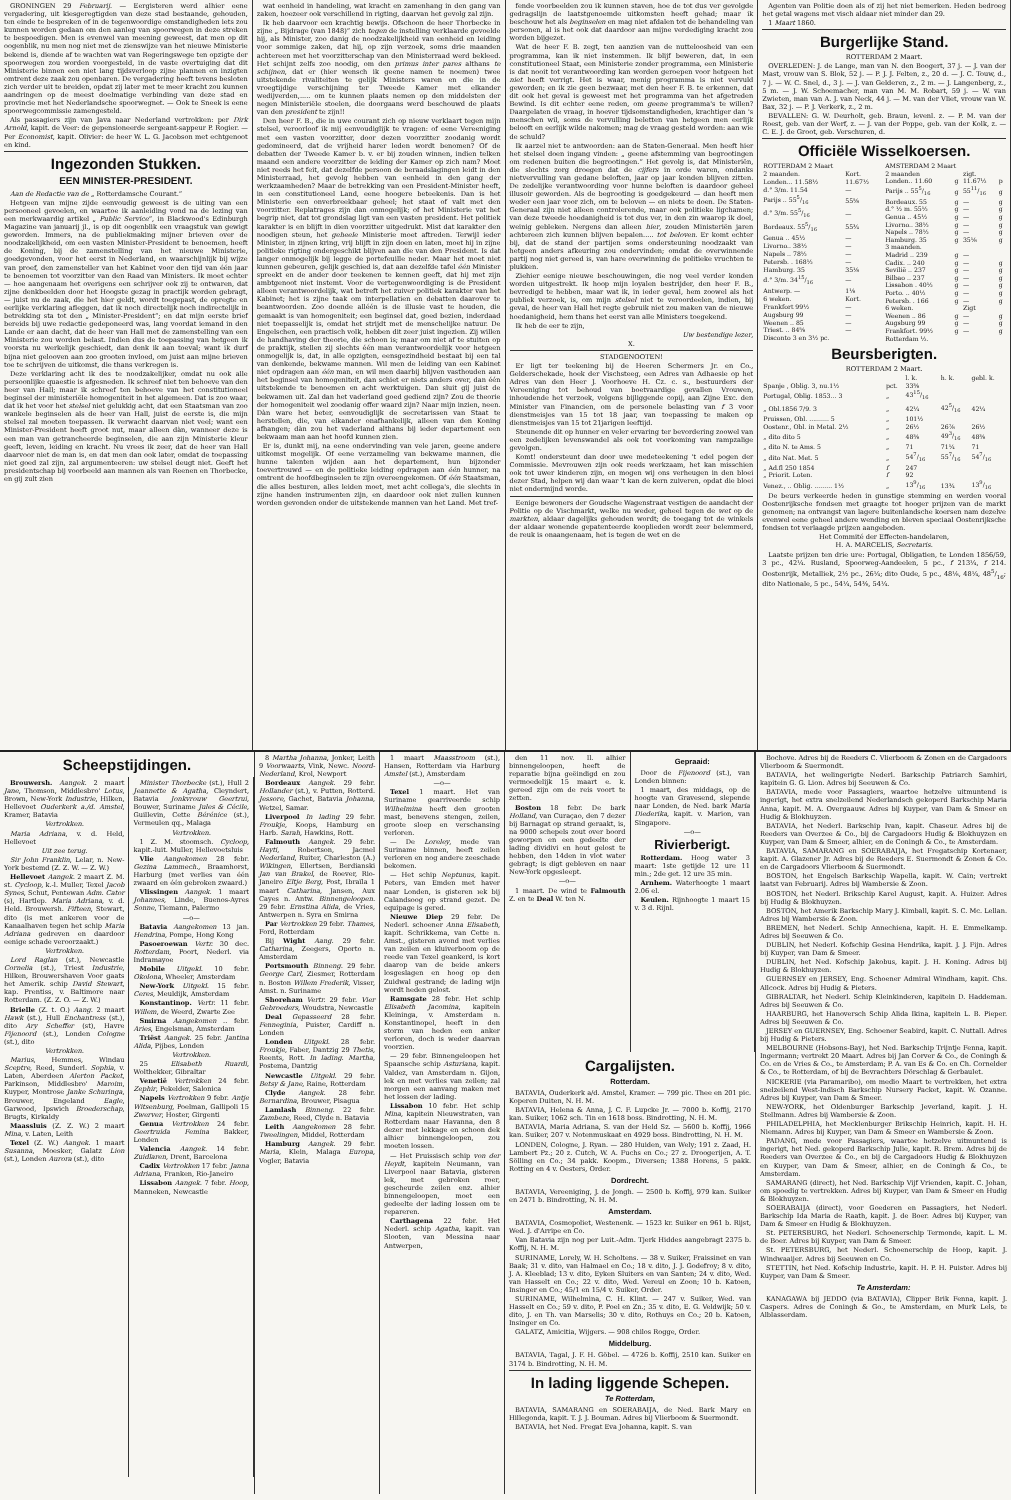GRONINGEN 29 Februarij. — Eergisteren werd alhier eene vergadering, uit kiesgeregtigden van deze stad bestaande, gehouden, ten einde te bespreken of in de tegenwoordige omstandigheden iets zou kunnen worden gedaan om den aanleg van spoorwegen in deze streken te bespoedigen. Men is evenwel van meening geweest, dat men op dit oogenblik, nu men nog niet met de zienswijze van het nieuwe Ministerie bekend is, diende af te wachten wat van Regeringswege ten opzigte der spoorwegen zou worden voorgesteld, in de vaste overtuiging dat dit Ministerie binnen een niet lang tijdsverloop zijne plannen en inzigten omtrent deze zaak zou openbaren. De vergadering heeft tevens besloten zich verder uit te breiden, opdat zij later met te meer kracht zou kunnen aandringen op de meest doelmatige verbinding van deze stad en provincie met het Nederlandsche spoorwegnet. — Ook te Sneek is eene spoorwegcommissie zamengesteld.
Als passagiers zijn van Java naar Nederland vertrokken: per Dirk Arnold, kapit. de Veer: de gepensioneerde sergeant-sappeur P. Rogier. — Per Economist, kapit. Olivier: de heer W. L. G. Jacobson met echtgenoot en kind.
Ingezonden Stukken.
EEN MINISTER-PRESIDENT.
Aan de Redactie van de „ Rotterdamsche Courant.”
Hetgeen van mijne zijde eenvoudig geweest is de uiting van een persooneel gevoelen, en waartoe ik aanleiding vond na de lezing van een merkwaardig artikel „ Public Service”, in Blackwood's Edinburgh Magazine van januarij jl., is op dit oogenblik een vraagstuk van gewigt geworden. Immers, na de publiekmaking mijner brieven over de noodzakelijkheid, om een vasten Minister-President te benoemen, heeft de Koning, bij de zamenstelling van het nieuwe Ministerie, goedgevonden, voor het eerst in Nederland, en waarschijnlijk bij wijze van proef, den zamensteller van het Kabinet voor den tijd van één jaar te benoemen tot voorzitter van den Raad van Ministers. Ik moet echter — hoe aangenaam het overigens een schrijver ook zij te ontwaren, dat zijne denkbeelden door het Hoogste gezag in practijk worden gebragt, — juist nu de zaak, die het hier geldt, wordt toegepast, de opregte en eerlijke verklaring afleggen, dat ik noch directelijk noch indirectelijk in betrekking sta tot den „ Minister-President”; en dat mijn eerste brief bereids bij uwe redactie gedeponeerd was, lang voordat iemand in den Lande er aan dacht, dat de heer van Hall met de zamenstelling van een Ministerie zou worden belast. Indien dus de toepassing van hetgeen ik voorsta nu werkelijk geschiedt, dan denk ik aan toeval; want ik durf bijna niet gelooven aan zoo grooten invloed, om juist aan mijne brieven toe te schrijven de uitkomst, die thans verkregen is.
Deze verklaring acht ik des te noodzakelijker, omdat nu ook alle persoonlijke quaestie is afgesneden. Ik schreef niet ten behoeve van den heer van Hall; maar ik schreef ten behoeve van het constitutioneel beginsel der ministeriële homogeniteit in het algemeen. Dat is zoo waar, dat ik het voor het stelsel niet gelukkig acht, dat een Staatsman van zoo wankele beginselen als de heer van Hall, juist de eerste is, die mijn stelsel zal moeten toepassen. Ik verwacht daarvan niet veel; want een Minister-President heeft groot nut, maar alleen dàn, wanneer deze is een man van getrancheerde beginselen, die aan zijn Ministerie kleur geeft, leven, leiding en kracht. Nu vrees ik zeer, dat de heer van Hall daarvoor niet de man is, en dat men dan ook later, omdat de toepassing niet goed zal zijn, zal argumenteeren: uw stelsel deugt niet. Geeft het presidentschap bij voorbeeld aan mannen als van Reenen en Thorbecke, en gij zult zien
wat eenheid in handeling, wat kracht en zamenhang in den gang van zaken, hoezeer ook verschillend in rigting, daarvan het gevolg zal zijn.
Ik heb daarvoor een krachtig bewijs. Ofschoon de heer Thorbecke in zijne „ Bijdrage (van 1848)” zich tegen de instelling verklaarde gevoelde hij, als Minister, zoo danig de noodzakelijkheid van eenheid en leiding voor sommige zaken, dat hij, op zijn verzoek, soms drie maanden achtereen met het voorzitterschap van den Ministerraad werd bekleed. Het schijnt zelfs zoo noodig, om den primus inter pares althans te schijnen, dat er (hier wensch ik geene namen te noemen) twee uitstekende rivaliteiten te gelijk Ministers waren en die in de vroegtijdige verschijning ter Tweede Kamer met elkander wedijverden,..... om te kunnen plaats nemen op den middelsten der negen Ministeriële stoelen, die doorgaans werd beschouwd de plaats van den president te zijn!!
Den heer F. B., die in uwe courant zich op nieuw verklaart tegen mijn stelsel, veroorloof ik mij eenvoudiglijk te vragen: of eene Vereeniging met een vasten voorzitter, door dezen voorzitter zoodanig wordt gedomineerd, dat de vrijheid harer leden wordt benomen? Of de debatten der Tweede Kamer b. v. er bij zouden winnen, indien telken maand een andere voorzitter de leiding der Kamer op zich nam? Moet niet reeds het feit, dat dezelfde persoon de beraadslagingen leidt in den Ministerraad, het gevolg hebben van eenheid in den gang der werkzaamheden? Maar de betrekking van een President-Minister heeft, in een constitutioneel Land, eene hoogere beteekenis. Dan is het Ministerie een onverbreekbaar geheel; het staat of valt met den voorzitter. Replatrages zijn dan onmogelijk; of het Ministerie vat het begrip niet, dat tot grondslag ligt van een vasten president. Het politiek karakter is en blijft in dien voorzitter uitgedrukt. Mist dat karakter den noodigen steun, het geheele Ministerie moet aftreden. Terwijl ieder Minister, in zijnen kring, vrij blijft in zijn doen en laten, moet hij in zijne politieke rigting ondergeschikt blijven aan die van den President. Is dat langer onmogelijk bij legge de portefeuille neder. Maar het moet niet kunnen gebeuren, gelijk geschied is, dat aan dezelfde tafel één Minister spreekt en de ander door teekenen te kennen geeft, dat hij met zijn ambtgenoot niet instemt. Voor de vertegenwoordiging is de President alleen verantwoordelijk, wat betreft het zuiver politiek karakter van het Kabinet; het is zijne taak om interpellatien en debatten daarover te beantwoorden. Zoo doende alléén is de illusie vast te houden, die gemaakt is van homogeniteit; een beginsel dat, goed bezien, inderdaad niet toepasselijk is, omdat het strijdt met de menschelijke natuur. De Engelschen, een practisch volk, hebben dit zeer juist ingezien. Zij willen de handhaving der theorie, die schoon is; maar om niet af te stuiten op de praktijk, stellen zij slechts één man verantwoordelijk voor hetgeen onmogelijk is, dat, in alle opzigten, eensgezindheid bestaat bij een tal van denkende, bekwame mannen. Wil men de leiding van een Kabinet niet opdragen aan één man, en wil men daarbij blijven vasthouden aan het beginsel van homogeniteit, dan schiet er niets anders over, dan één uitstekende te benoemen en acht werktuigen. Dan sluit gij juist de bekwamen uit. Zal dan het vaderland goed gediend zijn? Zou de theorie der homogeniteit wel zoodanig offer waard zijn? Naar mijn inzien, neen. Dàn ware het beter, eenvoudiglijk de secretarissen van Staat te herstellen, die, van elkander onafhankelijk, alleen van den Koning afhangen; dàn zou het vaderland althans bij ieder departement een bekwaam man aan het hoofd kunnen zien.
Er is, dunkt mij, na eene ondervinding van vele jaren, geene andere uitkomst mogelijk. Of eene verzameling van bekwame mannen, die hunne talenten wijden aan het departement, hun bijzonder toevertrouwd — en de politieke leiding opdragen aan één hunner, na omtrent de hoofdbeginselen te zijn overeengekomen. Of één Staatsman, die alles besturen, alles leiden moet, met acht collega's, die slechts in zijne handen instrumenten zijn, en daardoor ook niet zullen kunnen worden gevonden onder de uitstekende mannen van het Land. Met tref-
fende voorbeelden zou ik kunnen staven, hoe de tot dus ver gevolgde gedragslijn de laatstgenoemde uitkomsten heeft gehad; maar ik beschouw het als beginselen en mag niet afdalen tot de behandeling van personen, al is het ook dat daardoor aan mijne verdediging kracht zou worden bijgezet.
Wat de heer F. B. zegt, ten aanzien van de nutteloosheid van een programma, kan ik niet instemmen. Ik blijf beweren, dat, in een constitutioneel Staat, een Ministerie zonder programma, een Ministerie is dat nooit tot verantwoording kan worden geroepen voor hetgeen het niet heeft verrigt. Het is waar, menig programma is niet vervuld geworden; en ik zie geen bezwaar, met den heer F. B. te erkennen, dat dit ook het geval is geweest met het programma van het afgetreden Bewind. Is dit echter eene reden, om geene programma's te willen? Daargelaten de vraag, in hoever tijdsomstandigheden, krachtiger dan 's menschen wil, soms de vervulling beletten van hetgeen men eerlijk belooft en eerlijk wilde nakomen; mag de vraag gesteld worden: aan wie de schuld?
Ik aarzel niet te antwoorden: aan de Staten-Generaal. Men heeft hier het stelsel doen ingang vinden: „ geene afstemming van begrootingen om redenen buiten die begrootingen.” Het gevolg is, dat Ministeriën, die slechts zorg droegen dat de cijfers in orde waren, ondanks nietvervulling van gedane beloften, jaar op jaar konden blijven zitten. De zedelijke verantwoording voor hunne beloften is daardoor geheel illusoir geworden. Als de begrooting is goedgekeurd — dan heeft men weder een jaar voor zich, om te beloven — en niets te doen. De Staten-Generaal zijn niet alleen controlerende, maar ook politieke ligchamen; van deze tweede hoedanigheid is tot dus ver, in den zin waarop ik doel, weinig gebleken. Nergens dan alleen hier, zouden Ministeriën jaren achtereen zich kunnen blijven bepalen..... tot beloven. Er komt echter bij, dat de stand der partijen soms ondersteuning noodzaakt van hetgeen anders afkeuring zou ondervinden; omdat de overwinnende partij nog niet gereed is, van hare overwinning de politieke vruchten te plukken.
Ziehier eenige nieuwe beschouwingen, die nog veel verder konden worden uitgestrekt. Ik hoop mijn loyalen bestrijder, den heer F. B., bevredigd te hebben, maar wat ik, in ieder geval, hem zoowel als het publiek verzoek, is, om mijn stelsel niet te veroordeelen, indien, bij geval, de heer van Hall het regte gebruik niet zou maken van de nieuwe hoedanigheid, hem thans het eerst van alle Ministers toegekend.
Ik heb de eer te zijn,
Uw bestendige lezer,
X.
STADGENOOTEN!
Er ligt ter teekening bij de Heeren Schermers Jr. en Co., Gelderschekade, hoek der Vischsteeg, een Adres van Adhaesie op het Adres van den Heer J. Voorhoeve H. Cz. c. s., bestuurders der Vereeniging tot behoud van boetvaardige gevallen Vrouwen, inhoudende het verzoek, volgens bijliggende copij, aan Zijne Exc. den Minister van Financien, om de personele belasting van f 3 voor dienstmeisjes van 15 tot 18 jaar, van toepassing te maken op dienstmeisjes van 15 tot 21jarigen leeftijd.
Steunende dit op hunner en veler ervaring ter bevordering zoowel van een zedelijken levenswandel als ook tot voorkoming van rampzalige gevolgen.
Komt! ondersteunt dan door uwe medeteekening 't edel pogen der Commissie. Mevrouwen zijn ook reeds werkzaam, het kan misschien ook tot uwer kinderen zijn, en mogen wij ons verheugen in den bloei dezer Stad, helpen wij dan waar 't kan de kern zuiveren, opdat die bloei niet ondermijnd worde.
Eenige bewoners der Goudsche Wagenstraat vestigen de aandacht der Politie op de Vischmarkt, welke nu weder, geheel tegen de wet op de markten, aldaar dagelijks gehouden wordt; de toegang tot de winkels der aldaar wonende gepatenteerde kooplieden wordt zeer belemmerd, de reuk is onaangenaam, het is tegen de wet en de
Agenten van Politie doen als of zij het niet bemerken. Heden bedroeg het getal wagens met visch aldaar niet minder dan 29.
1 Maart 1860.
Burgerlijke Stand.
ROTTERDAM 2 Maart.
OVERLEDEN: J. de Lange, man van N. den Boogert, 37 j. — J. van der Mast, vrouw van S. Blok, 52 j. — P. J. J. Felten, z., 20 d. — J. C. Touw, d., 7 j. — W. C. Snel, d., 3 j. — J. van Gelderen, z., 2 m. — J. Langenberg, z., 5 m. — J. W. Schoemacher, man van M. M. Robart, 59 j. — W. van Zwieten, man van A. J. van Neck, 44 j. — M. van der Vliet, vrouw van W. Bax, 32 j. — P. J. Verkerk, z., 2 m.
BEVALLEN: G. W. Deurholt, geb. Braun, levenl. z. — P. M. van der Roest, geb. van der Werf, z. — J. van der Poppe, geb. van der Kolk, z. — C. E. J. de Groot, geb. Verschuren, d.
Officiële Wisselkoersen.
| ROTTERDAM 2 Maart | | |
| --- | --- | --- |
| 2 maanden. | Kort. | |
| Londen... 11.58½ | 11.67½ | |
| d.° 3/m. 11.54 | — | |
| Parijs .. 555/16 | 55⅝ | |
| d.° 3/m. 555/16 | — | |
| Bordeaux. 555/16 | 55¾ | |
| Genua .. 45½ | — | |
| Livorno.. 38½ | — | |
| Napels .. 78½ | — | |
| Petersb. . 168½ | — | |
| Hamburg. 35 | 35⅛ | |
| d.° 3/m. 3415/16 | — | |
| Antwerp. — | 1⅛ | |
| 6 weken. | Kort. | |
| Frankfort 99½ | — | |
| Augsburg 99 | — | |
| Weenen .. 85 | — | |
| Triest. .. 84⅝ | — | |
| Disconto 3 en 3½ pc. | | |
| AMSTERDAM 2 Maart | | | |
| --- | --- | --- | --- |
| 2 maanden | | zigt. | |
| Londen.. 11.60 | g | 11.67½ | p |
| Parijs .. 555/16 | g | 5511/16 | g |
| Bordeaux. 55 | g | — | g |
| d.° ½ m. 55½ | g | — | g |
| Genua .. 45½ | g | — | g |
| Livorno.. 38½ | g | — | g |
| Napels .. 78½ | g | — | g |
| Hamburg. 35 | g | 35⅛ | g |
| 3 maanden. | | | |
| Madrid .. 239 | g | — | |
| Cadix. .. 240 | g | — | g |
| Sevilië .. 237 | g | — | g |
| Bilbao .. 237 | g | — | g |
| Lissabon . 40½ | g | — | g |
| Porto. .. 40½ | g | — | g |
| Petersb. . 166 | g | — | g |
| 6 weken. | | Zigt | |
| Weenen .. 86 | g | — | g |
| Augsburg 99 | g | — | g |
| Frankfort. 99½ | g | — | g |
| Rotterdam ½. | | | |
Beursberigten.
ROTTERDAM 2 Maart.
| | | l. k. | h. k. | gebl. k. |
| --- | --- | --- | --- | --- |
| Spanje , Oblig. 3, nu.1½ | pct. | 33⅜ | | |
| Portugal, Oblig. 1853... 3 | „ | 4315/16 | | |
| „ Obl.1856 7/9. 3 | „ | 42¼ | 425/16 | 42¼ |
| Pruissen, Obl. .......... 5 | „ | 101½ | | |
| Oostenr., Obl. in Metal. 2½ | „ | 26½ | 26⅞ | 26½ |
| „ dito dito 5 | „ | 48⅜ | 493/16 | 48⅜ |
| „ dito N. te Ams. 5 | „ | 71 | 71¼ | 71 |
| „ dito Nat. Met. 5 | „ | 547/16 | 557/16 | 547/16 |
| „ Ad.fl 250 1854 | f | 247 | | |
| „ Priorit. Loten. | f | 92 | | |
| Venez., .. Oblig. ......... 1½ | „ | 139/16 | 13¾ | 139/16 |
De beurs verkeerde heden in gunstige stemming en werden vooral Oostenrijksche fondsen met graagte tot hooger prijzen van de markt genomen; na ontvangst van lagere buitenlandsche koersen nam dezelve evenwel eene geheel andere wending en bleven speciaal Oostenrijksche fondsen tot verlaagde prijzen aangeboden.
Het Commité der Effecten-handelaren,
H. A. MARCELIS, Secretaris.
Laatste prijzen ten drie ure: Portugal, Obligatien, te Londen 1856/59, 3 pc., 42¼. Rusland, Spoorweg-Aandeelen, 5 pc., f 213¼, f 214. Oostenrijk, Metalliek, 2½ pc., 26¼; dito Oude, 5 pc., 48⅛, 48¼, 485/16; dito Nationale, 5 pc., 54¼, 54⅜, 54¼.
Scheepstijdingen.
Brouwersh. Aangek. 2 maart Jane, Thomson, Middlesbro' Lotus, Brown, New-York Industrie, Hilken, Hellevoet Ouderkerk a./d. Amstel, Kramer, Batavia
Vertrokken.
Maria Adriana, v. d. Held, Hellevoet
Uit zee terug.
Sir John Franklin, Lelar, n. New-York bestemd (Z. Z. W. — Z. W.)
Hellevoet Aangek. 2 maart Z. M. st. Cycloop, k.-l. Muller, Texel Jacob Synes, Schut, Pentewan Adm. Cator (s), Hartlep. Maria Adriana, v. d. Held. Brouwersh. Fifteen, Stewart, dito (is met ankeren voor de Kanaalhaven tegen het schip Maria Adriana gedreven en daardoor eenige schade veroorzaakt.)
Vertrokken.
Lord Raglan (st.), Newcastle Cornelia (st.), Triest Industrie, Hilken, Brouwershaven Voor gaats het Amerik. schip David Stewart, kap. Prentiss, v. Baltimore naar Rotterdam. (Z. Z. O. — Z. W.)
Brielle (Z. t. O.) Aang. 2 maart Hawk (st.), Hull Enchantress (st.), dito Ary Scheffer (st), Havre Fijenoord (st.), Londen Cologne (st.), dito
Vertrokken.
Marius, Hemmes, Windau Sceptre, Reed, Sunderl. Sophia, v. Laten, Aberdeen Alerton Packet, Parkinson, Middlesbro' Maroim, Kuyper, Montrose Janke Schuringa, Brouwer, Engeland Eagle, Garwood, Ipswich Broederschap, Brugts, Kirkaldy
Maassluis (Z. Z. W.) 2 maart Mina, v. Laten, Leith
Texel (Z. W.) Aangek. 1 maart Susanna, Moesker, Galatz Lion (st.), Londen Aurora (st.), dito
Minister Thorbecke (st.), Hull 2 Jeannette & Agatha, Cleyndert, Batavia Jonkvrouw Geertrui, Bouwer, Suriname Jules & Cécile, Guillevin, Cette Bérénice (st.), Vermeulen qq., Malaga
Vertrokken.
1 Z. M. stoomsch. Cycloop, kapit.-luit. Muller, Hellevoetsluis
Vlie Aangekomen 28 febr. Gezina Lammech., Braamhorst, Harburg (met verlies van één zwaard en één gebroken zwaard.)
Vlissingen Aangek. 1 maart Johannes, Linde, Buenos-Ayres Sonne, Tiemann, Palermo
—o—
Batavia Aangekomen 13 jan. Hendrina, Pompe, Hong Kong
Pasoeroewan Vertr. 30 dec. Rotterdam, Poort, Nederl. via Indramayoe
Mobile Uitgekl. 10 febr. Okolona, Wheeler, Amsterdam
New-York Uitgekl. 15 febr. Ceres, Meuldijk, Amsterdam
Konstantinop. Vertr. 11 febr. Willem, de Weerd, Zwarte Zee
Smirna Aangekomen .. febr. Aries, Engelsman, Amsterdam
Triëst Aangek. 25 febr. Jantina Alida, Pijbes, Londen
Vertrokken.
25 Elisabeth Ruardi, Wolthekker, Gibraltar
Venetië Vertrokken 24 febr. Zephir, Pekelder, Salonica
Napels Vertrokken 9 febr. Antje Witsenburg, Poelman, Gallipoli 15 Zwerver, Hoster, Girgenti
Genua Vertrokken 24 febr. Geertruida Femina Bakker, Londen
Valencia Aangek. 14 febr. Zuidlaren, Drent, Barcelona
Cadix Vertrokken 17 febr. Janna Adriana, Franken, Rio-Janeiro
Lissabon Aangek. 7 febr. Hoop, Manneken, Newcastle
8 Martha Johanna, Jonker, Leith 9 Voorwaarts, Vink, Newc. Noord-Nederland, Krol, Newport
Bordeaux Aangek. 29 febr. Hollander (st.), v. Putten, Rotterd. Jessore, Gachet, Batavia Johanna, Wetzel, Samar.
Liverpool In lading 29 febr. Froukje, Koops, Hamburg en Harb. Sarah, Hawkins, Rott.
Falmouth Aangek. 29 febr. Hayti, Robertson, Jacmel Nederland, Ruiter, Charleston (A.) Wikingen, Ellertsen, Berdianski Jan van Brakel, de Roever, Rio-Janeiro Eltje Berg, Post, Ibraïla 1 maart Catharina, Jansen, Aux Cayes n. Antw. Binnengeloopen. 29 febr. Ernstina Alida, de Vries, Antwerpen n. Syra en Smirna
Par Vertrokken 29 febr. Thames, Ford, Rotterdam
Bij Wight Aang. 29 febr. Catharina, Zeegers, Oporto n. Amsterdam
Portsmouth Binneng. 29 febr. George Carl, Ziesmer, Rotterdam n. Boston Willem Frederik, Visser, Amst. n. Suriname
Shoreham Vertr. 29 febr. Vier Gebroeders, Woudstra, Newcastle
Deal Gepasseerd 28 febr. Fenneginia, Puister, Cardiff n. Londen
Londen Uitgekl. 28 febr. Froukje, Faber, Dantzig 29 Thetis, Reents, Rott. In lading. Martha, Postema, Dantzig
Newcastle Uitgekl. 29 febr. Betsy & Jane, Raine, Rotterdam
Clyde Aangek. 28 febr. Bernardina, Brouwer, Pisagua
Lamlash Binneng. 22 febr. Zambeze, Reed, Clyde n. Batavia
Leith Aangekomen 28 febr. Tweelingen, Middel, Rotterdam
Hamburg Aangek. 29 febr. Maria, Klein, Malaga Europa, Vogler, Batavia
1 maart Maasstroom (st.), Hansen, Rotterdam via Harburg Amstel (st.), Amsterdam
—o—
Texel 1 maart. Het van Suriname gearriveerde schip Wilhelmina heeft den grooten mast, benevens stengen, zeilen, groote sloep en verschansing verloren.
— De Loreley, mede van Suriname binnen, heeft zeilen verloren en nog andere zeeschade bekomen.
— Het schip Neptunus, kapit. Peters, van Emden met haver naar Londen, is gisteren ıek bij Calandsoog op strand gezet. De equipage is gered.
Nieuwe Diep 29 febr. De Nederl. schoener Anna Elisabeth, kapit. Schrikkema, van Cette n. Amst., gisteren avond met verlies van zeilen en kluiverboom op de reede van Texel geankerd, is kort daarop van de beide ankers losgeslagen en hoog op den Zuidwal gestrand; de lading wijn wordt heden gelost.
Ramsgate 28 febr. Het schip Elisabeth Jacomina, kapitein Kleininga, v. Amsterdam n. Konstantinopel, heeft in den storm van heden een anker verloren, doch is weder daarvan voorzien.
— 29 febr. Binnengeloopen het Spaansche schip Asturiana, kapit. Valdez, van Amsterdam n. Gijon, lek en met verlies van zeilen; zal morgen een aanvang maken met het lossen der lading.
Lissabon 10 febr. Het schip Mina, kapitein Nieuwstraten, van Rotterdam naar Havanna, den 8 dezer met lekkage en schoon dek alhier binnengeloopen, zou moeten lossen.
— Het Pruissisch schip von der Heydt, kapitein Neumann, van Liverpool naar Batavia, gisteren lek, met gebroken roer, gescheurde zeilen enz. alhier binnengeloopen, moet een gedeelte der lading lossen om te repareren.
Carthagena 22 febr. Het Nederl. schip Agatha, kapit. van Slooten, van Messina naar Antwerpen,
den 11 nov. ll. alhier binnengeloopen, heeft de reparatie bijna geëindigd en zou vermoedelijk 15 maart e. k. gereed zijn om de reis voort te zetten.
Boston 18 febr. De bark Holland, van Curaçao, den 7 dezer bij Barnagat op strand geraakt, is, na 9000 schepels zout over boord geworpen en een gedeelte der lading dividivi en hout gelost te hebben, den 14den in vlot water gebragt; is digt gebleven en naar New-York opgesleept.
—o—
1 maart. De wind te Falmouth Z. en te Deal W. ten N.
Gepraaid:
Door de Fijenoord (st.), van Londen binnen:
1 maart, des middags, op de hoogte van Gravesend, slepende naar Londen, de Ned. bark Maria Diederika, kapit. v. Marion, van Singapore.
—o—
Rivierberigt.
Rotterdam. Hoog water 3 maart: 1ste getijde 12 ure 11 min.; 2de get. 12 ure 35 min.
Arnhem. Waterhoogte 1 maart 2.06 el.
Keulen. Rijnhoogte 1 maart 15 v. 3 d. Rijnl.
Cargalijsten.
Rotterdam.
BATAVIA, Ouderkerk a/d. Amstel, Kramer. — 799 pic. Thee en 201 pic. Koperen Duiten, N. H. M.
BATAVIA, Helena & Anna, J. C. F. Lupcke Jr. — 7000 b. Koffij, 2170 kan. Suiker, 1062 sch. Tin en 1618 boss. Bindrotting, N. H. M.
BATAVIA, Maria Adriana, S. van der Held Sz. — 5600 b. Koffij, 1966 kan. Suiker, 207 v. Notenmuskaat en 4929 boss. Bindrotting, N. H. M.
LONDEN, Cologne, J. Ryan. — 280 Huiden, van Wely; 191 z. Zaad, H. Lambert Pz.; 20 z. Cutch, W. A. Fuchs en Co.; 27 z. Droogerijen, A. T. Sölling en Co.; 34 pakk. Koopm., Diversen; 1388 Horens, 5 pakk. Rotting en 4 v. Oesters, Order.
Dordrecht.
BATAVIA, Vereeniging, J. de Jongh. — 2500 b. Koffij, 979 kan. Suiker en 2471 b. Bindrotting, N. H. M.
Amsterdam.
BATAVIA, Cosmopoliet, Westenenk. — 1523 kr. Suiker en 961 b. Rijst, Wed. J. d'Arripe en Co.
Van Batavia zijn nog per Luit.-Adm. Tjerk Hiddes aangebragt 2375 b. Koffij, N. H. M.
SURINAME, Lorely, W. H. Scholtens. — 38 v. Suiker, Fraissinet en van Baak; 31 v. dito, van Halmael en Co.; 18 v. dito, J. J. Godefroy; 8 v. dito, J. A. Kleeblad; 13 v. dito, Eyken Sluiters en van Santen; 24 v. dito, Wed. van Hasselt en Co.; 22 v. dito, Wed. Vereul en Zoon; 10 b. Katoen, Insinger en Co.; 45/1 en 15/4 v. Suiker, Order.
SURINAME, Wilhelmina, C. H. Klint. — 247 v. Suiker, Wed. van Hasselt en Co.; 59 v. dito, P. Poel en Zn.; 35 v. dito, E. G. Veldwijk; 50 v. dito, J. en Th. van Marselis; 30 v. dito, Rothuys en Co.; 20 b. Katoen, Insinger en Co.
GALATZ, Amicitia, Wijgers. — 908 chilos Rogge, Order.
Middelburg.
BATAVIA, Tagal, J. F. H. Göbel. — 4726 b. Koffij, 2510 kan. Suiker en 3174 b. Bindrotting, N. H. M.
In lading liggende Schepen.
Te Rotterdam,
BATAVIA, SAMARANG en SOERABAIJA, de Ned. Bark Mary en Hillegonda, kapit. T. J. J. Bouman. Adres bij Vlierboom & Suermondt.
BATAVIA, het Ned. Fregat Eva Johanna, kapit. S. van
Bochove. Adres bij de Reeders C. Vlierboom & Zonen en de Cargadoors Vlierboom & Suermondt.
BATAVIA, het welingerigte Nederl. Barkschip Patriarch Samhiri, kapitein G. G. Lion. Adres bij Seeuwen & Co.
BATAVIA, mede voor Passagiers, waartoe hetzelve uitmuntend is ingerigt, het extra snelzeilend Nederlandsch gekoperd Barkschip Maria Anna, kapit. M. A. Overgaauw. Adres bij Kuyper, van Dam & Smeer en Hudig & Blokhuyzen.
BATAVIA, het Nederl. Barkschip Ivan, kapit. Chaseur. Adres bij de Reeders van Overzee & Co., bij de Cargadoors Hudig & Blokhuyzen en Kuyper, van Dam & Smeer, alhier, en de Coningh & Co., te Amsterdam.
BATAVIA, SAMARANG en SOERABAIJA, het Fregatschip Kortenaer, kapit. A. Glazener Jr. Adres bij de Reeders E. Suermondt & Zonen & Co. en de Cargadoors Vlierboom & Suermondt.
BOSTON, het Engelsch Barkschip Wapella, kapit. W. Cain; vertrekt laatst van Februarij. Adres bij Wambersie & Zoon.
BOSTON, het Nederl. Brikschip Karel August, kapit. A. Huizer. Adres bij Hudig & Blokhuyzen.
BOSTON, het Amerik Barkschip Mary J. Kimball, kapit. S. C. Mc. Lellan. Adres bij Wambersie & Zoon.
BREMEN, het Nederl. Schip Annechiena, kapit. H. E. Emmelkamp. Adres bij Seeuwen & Co.
DUBLIN, het Nederl. Kofschip Gesina Hendrika, kapit. J. J. Fijn. Adres bij Kuyper, van Dam & Smeer.
DUBLIN, het Ned. Kofschip Jakobus, kapit. J. H. Koning. Adres bij Hudig & Blokhuyzen.
GUERNSEY en JERSEY, Eng. Schoener Admiral Windham, kapit. Chs. Allcock. Adres bij Hudig & Pieters.
GIBRALTAR, het Nederl. Schip Kleinkinderen, kapitein D. Haddeman. Adres bij Seeuwen & Co.
HAARBURG, het Hanoversch Schip Alida Ikina, kapitein L. B. Pieper. Adres bij Seeuwen & Co.
JERSEY en GUERNSEY, Eng. Schoener Seabird, kapit. C. Nuttall. Adres bij Hudig & Pieters.
MELBOURNE (Hobsons-Bay), het Ned. Barkschip Trijntje Fenna, kapit. Ingermann; vertrekt 20 Maart. Adres bij Jan Corver & Co., de Coningh & Co. en de Vries & Co., te Amsterdam; P. A. van Es & Co. en Ch. Cornelder & Co., te Rotterdam, of bij de Bevrachters Dörschlag & Gerbaulet.
NICKERIE (via Paramaribo), om medio Maart te vertrekken, het extra snelzeilend West-Indisch Barkschip Nursery Packet, kapit. W. Ozanne. Adres bij Kuyper, van Dam & Smeer.
NEW-YORK, het Oldenburger Barkschip Jeverland, kapit. J. H. Stellmann. Adres bij Wambersie & Zoon.
PHILADELPHIA, het Mecklenburger Brikschip Heinrich, kapit. H. H. Niemann. Adres bij Kuyper, van Dam & Smeer en Wambersie & Zoon.
PADANG, mede voor Passagiers, waartoe hetzelve uitmuntend is ingerigt, het Ned. gekoperd Barkschip Julie, kapit. R. Brem. Adres bij de Reeders van Overzee & Co., en bij de Cargadoors Hudig & Blokhuyzen en Kuyper, van Dam & Smeer, alhier, en de Coningh & Co., te Amsterdam.
SAMARANG (direct), het Ned. Barkschip Vijf Vrienden, kapit. C. Johan, om spoedig te vertrekken. Adres bij Kuyper, van Dam & Smeer en Hudig & Blokhuyzen.
SOERABAIJA (direct), voor Goederen en Passagiers, het Nederl. Barkschip Ida Maria de Raath, kapit. J. de Boer. Adres bij Kuyper, van Dam & Smeer en Hudig & Blokhuyzen.
St. PETERSBURG, het Nederl. Schoenerschip Termonde, kapit. L. M. de Boer. Adres bij Kuyper, van Dam & Smeer.
St. PETERSBURG, het Nederl. Schoenerschip de Hoop, kapit. J. Windwaaijer. Adres bij Seeuwen en Co.
STETTIN, het Ned. Kofschip Industrie, kapit. H. P. H. Puister. Adres bij Kuyper, van Dam & Smeer.
Te Amsterdam:
KANAGAWA bij JEDDO (via BATAVIA), Clipper Brik Fenna, kapit. J. Caspers. Adres de Coningh & Go., te Amsterdam, en Murk Lels, te Alblasserdam.